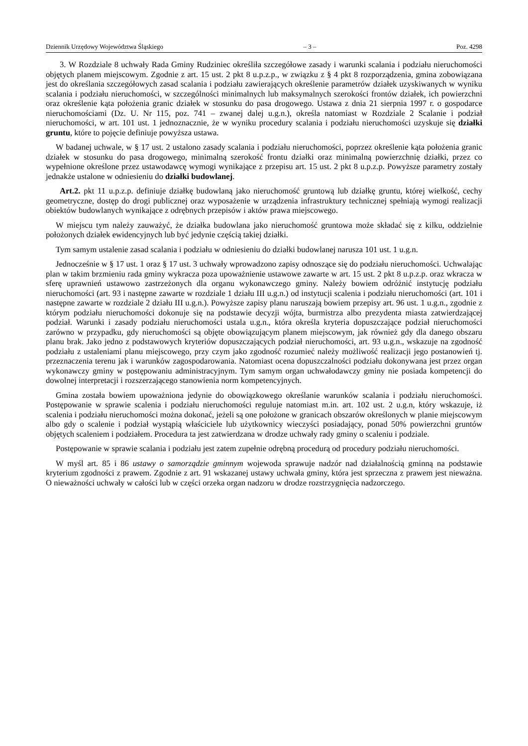Dziennik Urzędowy Województwa Śląskiego – 3 – Poz. 4298
3. W Rozdziale 8 uchwały Rada Gminy Rudziniec określiła szczegółowe zasady i warunki scalania i podziału nieruchomości objętych planem miejscowym. Zgodnie z art. 15 ust. 2 pkt 8 u.p.z.p., w związku z § 4 pkt 8 rozporządzenia, gmina zobowiązana jest do określania szczegółowych zasad scalania i podziału zawierających określenie parametrów działek uzyskiwanych w wyniku scalania i podziału nieruchomości, w szczególności minimalnych lub maksymalnych szerokości frontów działek, ich powierzchni oraz określenie kąta położenia granic działek w stosunku do pasa drogowego. Ustawa z dnia 21 sierpnia 1997 r. o gospodarce nieruchomościami (Dz. U. Nr 115, poz. 741 – zwanej dalej u.g.n.), określa natomiast w Rozdziale 2 Scalanie i podział nieruchomości, w art. 101 ust. 1 jednoznacznie, że w wyniku procedury scalania i podziału nieruchomości uzyskuje się działki gruntu, które to pojęcie definiuje powyższa ustawa.
W badanej uchwale, w § 17 ust. 2 ustalono zasady scalania i podziału nieruchomości, poprzez określenie kąta położenia granic działek w stosunku do pasa drogowego, minimalną szerokość frontu działki oraz minimalną powierzchnię działki, przez co wypełnione określone przez ustawodawcę wymogi wynikające z przepisu art. 15 ust. 2 pkt 8 u.p.z.p. Powyższe parametry zostały jednakże ustalone w odniesieniu do działki budowlanej.
Art.2. pkt 11 u.p.z.p. definiuje działkę budowlaną jako nieruchomość gruntową lub działkę gruntu, której wielkość, cechy geometryczne, dostęp do drogi publicznej oraz wyposażenie w urządzenia infrastruktury technicznej spełniają wymogi realizacji obiektów budowlanych wynikające z odrębnych przepisów i aktów prawa miejscowego.
W miejscu tym należy zauważyć, że działka budowlana jako nieruchomość gruntowa może składać się z kilku, oddzielnie położonych działek ewidencyjnych lub być jedynie częścią takiej działki.
Tym samym ustalenie zasad scalania i podziału w odniesieniu do działki budowlanej narusza 101 ust. 1 u.g.n.
Jednocześnie w § 17 ust. 1 oraz § 17 ust. 3 uchwały wprowadzono zapisy odnoszące się do podziału nieruchomości. Uchwalając plan w takim brzmieniu rada gminy wykracza poza upoważnienie ustawowe zawarte w art. 15 ust. 2 pkt 8 u.p.z.p. oraz wkracza w sferę uprawnień ustawowo zastrzeżonych dla organu wykonawczego gminy. Należy bowiem odróżnić instytucję podziału nieruchomości (art. 93 i następne zawarte w rozdziale 1 działu III u.g.n.) od instytucji scalenia i podziału nieruchomości (art. 101 i następne zawarte w rozdziale 2 działu III u.g.n.). Powyższe zapisy planu naruszają bowiem przepisy art. 96 ust. 1 u.g.n., zgodnie z którym podziału nieruchomości dokonuje się na podstawie decyzji wójta, burmistrza albo prezydenta miasta zatwierdzającej podział. Warunki i zasady podziału nieruchomości ustala u.g.n., która określa kryteria dopuszczające podział nieruchomości zarówno w przypadku, gdy nieruchomości są objęte obowiązującym planem miejscowym, jak również gdy dla danego obszaru planu brak. Jako jedno z podstawowych kryteriów dopuszczających podział nieruchomości, art. 93 u.g.n., wskazuje na zgodność podziału z ustaleniami planu miejscowego, przy czym jako zgodność rozumieć należy możliwość realizacji jego postanowień tj. przeznaczenia terenu jak i warunków zagospodarowania. Natomiast ocena dopuszczalności podziału dokonywana jest przez organ wykonawczy gminy w postępowaniu administracyjnym. Tym samym organ uchwałodawczy gminy nie posiada kompetencji do dowolnej interpretacji i rozszerzającego stanowienia norm kompetencyjnych.
Gmina została bowiem upoważniona jedynie do obowiązkowego określanie warunków scalania i podziału nieruchomości. Postępowanie w sprawie scalenia i podziału nieruchomości reguluje natomiast m.in. art. 102 ust. 2 u.g.n, który wskazuje, iż scalenia i podziału nieruchomości można dokonać, jeżeli są one położone w granicach obszarów określonych w planie miejscowym albo gdy o scalenie i podział wystąpią właściciele lub użytkownicy wieczyści posiadający, ponad 50% powierzchni gruntów objętych scaleniem i podziałem. Procedura ta jest zatwierdzana w drodze uchwały rady gminy o scaleniu i podziale.
Postępowanie w sprawie scalania i podziału jest zatem zupełnie odrębną procedurą od procedury podziału nieruchomości.
W myśl art. 85 i 86 ustawy o samorządzie gminnym wojewoda sprawuje nadzór nad działalnością gminną na podstawie kryterium zgodności z prawem. Zgodnie z art. 91 wskazanej ustawy uchwała gminy, która jest sprzeczna z prawem jest nieważna. O nieważności uchwały w całości lub w części orzeka organ nadzoru w drodze rozstrzygnięcia nadzorczego.